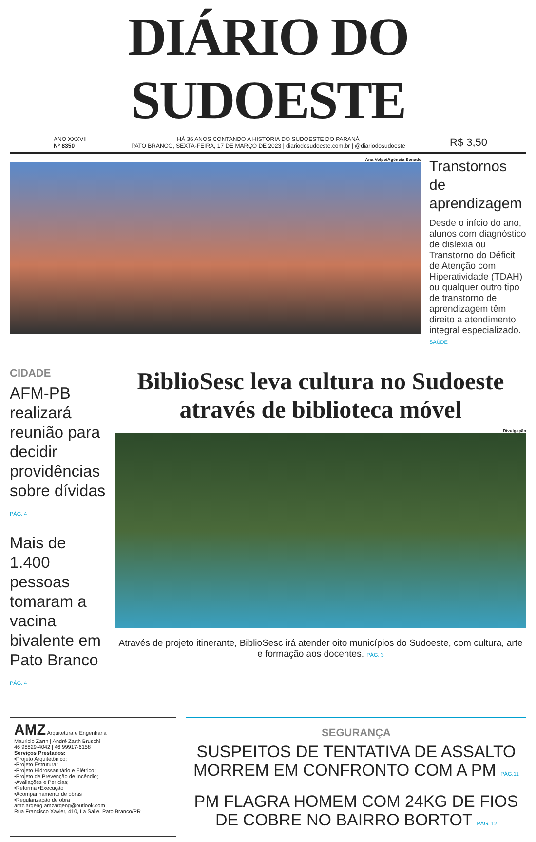DIÁRIO DO SUDOESTE
ANO XXXVII
Nº 8350
HÁ 36 ANOS CONTANDO A HISTÓRIA DO SUDOESTE DO PARANÁ
PATO BRANCO, SEXTA-FEIRA, 17 DE MARÇO DE 2023 | diariodosudoeste.com.br | @diariodosudoeste
R$ 3,50
Ana Volpe/Agência Senado
Transtornos de aprendizagem
Desde o início do ano, alunos com diagnóstico de dislexia ou Transtorno do Déficit de Atenção com Hiperatividade (TDAH) ou qualquer outro tipo de transtorno de aprendizagem têm direito a atendimento integral especializado. SAÚDE
CIDADE
AFM-PB realizará reunião para decidir providências sobre dívidas PÁG. 4
Mais de 1.400 pessoas tomaram a vacina bivalente em Pato Branco PÁG. 4
BiblioSesc leva cultura no Sudoeste através de biblioteca móvel
Divulgação
Através de projeto itinerante, BiblioSesc irá atender oito municípios do Sudoeste, com cultura, arte e formação aos docentes. PÁG. 3
AMZ Arquitetura e Engenharia
Mauricio Zarth | André Zarth Bruschi
46 98829-4042 | 46 99917-6158
Serviços Prestados:
•Projeto Arquitetônico;
•Projeto Estrutural;
•Projeto Hidrossanitário e Elétrico;
•Projeto de Prevenção de Incêndio;
•Avaliações e Perícias;
•Reforma •Execução
•Acompanhamento de obras
•Regularização de obra
amz.arqeng amzarqeng@outlook.com
Rua Francisco Xavier, 410, La Salle, Pato Branco/PR
SEGURANÇA
SUSPEITOS DE TENTATIVA DE ASSALTO MORREM EM CONFRONTO COM A PM PÁG.11
PM FLAGRA HOMEM COM 24KG DE FIOS DE COBRE NO BAIRRO BORTOT PÁG. 12